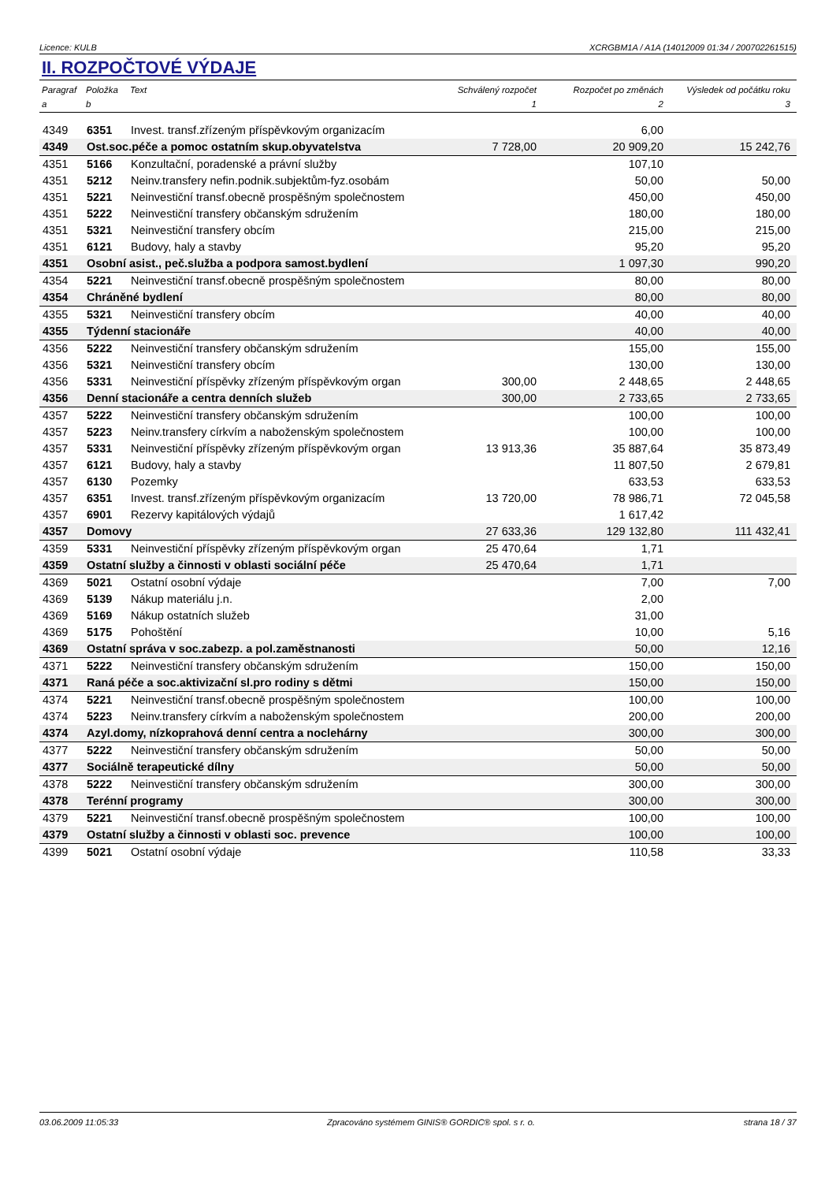Licence: KULB XCRGBM1A / A1A (14012009 01:34 / 200702261515)
II. ROZPOČTOVÉ VÝDAJE
| Paragraf | Položka | Text | Schválený rozpočet | Rozpočet po změnách | Výsledek od počátku roku |
| --- | --- | --- | --- | --- | --- |
| a | b | | 1 | 2 | 3 |
| 4349 | 6351 | Invest. transf.zřízeným příspěvkovým organizacím | | 6,00 | |
| 4349 | Ost.soc.péče a pomoc ostatním skup.obyvatelstva | | 7 728,00 | 20 909,20 | 15 242,76 |
| 4351 | 5166 | Konzultační, poradenské a právní služby | | 107,10 | |
| 4351 | 5212 | Neinv.transfery nefin.podnik.subjektům-fyz.osobám | | 50,00 | 50,00 |
| 4351 | 5221 | Neinvestiční transf.obecně prospěšným společnostem | | 450,00 | 450,00 |
| 4351 | 5222 | Neinvestiční transfery občanským sdružením | | 180,00 | 180,00 |
| 4351 | 5321 | Neinvestiční transfery obcím | | 215,00 | 215,00 |
| 4351 | 6121 | Budovy, haly a stavby | | 95,20 | 95,20 |
| 4351 | Osobní asist., peč.služba a podpora samost.bydlení | | | 1 097,30 | 990,20 |
| 4354 | 5221 | Neinvestiční transf.obecně prospěšným společnostem | | 80,00 | 80,00 |
| 4354 | Chráněné bydlení | | | 80,00 | 80,00 |
| 4355 | 5321 | Neinvestiční transfery obcím | | 40,00 | 40,00 |
| 4355 | Týdenní stacionáře | | | 40,00 | 40,00 |
| 4356 | 5222 | Neinvestiční transfery občanským sdružením | | 155,00 | 155,00 |
| 4356 | 5321 | Neinvestiční transfery obcím | | 130,00 | 130,00 |
| 4356 | 5331 | Neinvestiční příspěvky zřízeným příspěvkovým organ | 300,00 | 2 448,65 | 2 448,65 |
| 4356 | Denní stacionáře a centra denních služeb | | 300,00 | 2 733,65 | 2 733,65 |
| 4357 | 5222 | Neinvestiční transfery občanským sdružením | | 100,00 | 100,00 |
| 4357 | 5223 | Neinv.transfery církvím a naboženským společnostem | | 100,00 | 100,00 |
| 4357 | 5331 | Neinvestiční příspěvky zřízeným příspěvkovým organ | 13 913,36 | 35 887,64 | 35 873,49 |
| 4357 | 6121 | Budovy, haly a stavby | | 11 807,50 | 2 679,81 |
| 4357 | 6130 | Pozemky | | 633,53 | 633,53 |
| 4357 | 6351 | Invest. transf.zřízeným příspěvkovým organizacím | 13 720,00 | 78 986,71 | 72 045,58 |
| 4357 | 6901 | Rezervy kapitálových výdajů | | 1 617,42 | |
| 4357 | Domovy | | 27 633,36 | 129 132,80 | 111 432,41 |
| 4359 | 5331 | Neinvestiční příspěvky zřízeným příspěvkovým organ | 25 470,64 | 1,71 | |
| 4359 | Ostatní služby a činnosti v oblasti sociální péče | | 25 470,64 | 1,71 | |
| 4369 | 5021 | Ostatní osobní výdaje | | 7,00 | 7,00 |
| 4369 | 5139 | Nákup materiálu j.n. | | 2,00 | |
| 4369 | 5169 | Nákup ostatních služeb | | 31,00 | |
| 4369 | 5175 | Pohoštění | | 10,00 | 5,16 |
| 4369 | Ostatní správa v soc.zabezp. a pol.zaměstnanosti | | | 50,00 | 12,16 |
| 4371 | 5222 | Neinvestiční transfery občanským sdružením | | 150,00 | 150,00 |
| 4371 | Raná péče a soc.aktivizační sl.pro rodiny s dětmi | | | 150,00 | 150,00 |
| 4374 | 5221 | Neinvestiční transf.obecně prospěšným společnostem | | 100,00 | 100,00 |
| 4374 | 5223 | Neinv.transfery církvím a naboženským společnostem | | 200,00 | 200,00 |
| 4374 | Azyl.domy, nízkoprahová denní centra a noclehárny | | | 300,00 | 300,00 |
| 4377 | 5222 | Neinvestiční transfery občanským sdružením | | 50,00 | 50,00 |
| 4377 | Sociálně terapeutické dílny | | | 50,00 | 50,00 |
| 4378 | 5222 | Neinvestiční transfery občanským sdružením | | 300,00 | 300,00 |
| 4378 | Terénní programy | | | 300,00 | 300,00 |
| 4379 | 5221 | Neinvestiční transf.obecně prospěšným společnostem | | 100,00 | 100,00 |
| 4379 | Ostatní služby a činnosti v oblasti soc. prevence | | | 100,00 | 100,00 |
| 4399 | 5021 | Ostatní osobní výdaje | | 110,58 | 33,33 |
03.06.2009 11:05:33 Zpracováno systémem GINIS® GORDIC® spol. s r. o. strana 18 / 37